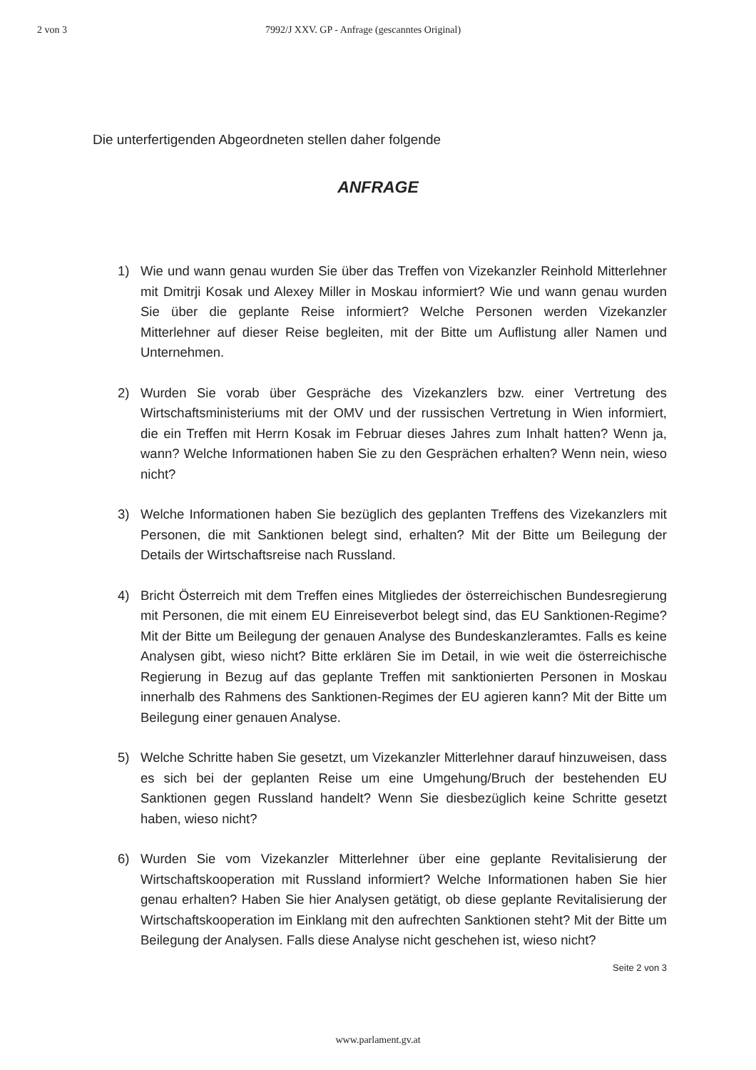2 von 3 7992/J XXV. GP - Anfrage (gescanntes Original)
Die unterfertigenden Abgeordneten stellen daher folgende
ANFRAGE
1) Wie und wann genau wurden Sie über das Treffen von Vizekanzler Reinhold Mitterlehner mit Dmitrji Kosak und Alexey Miller in Moskau informiert? Wie und wann genau wurden Sie über die geplante Reise informiert? Welche Personen werden Vizekanzler Mitterlehner auf dieser Reise begleiten, mit der Bitte um Auflistung aller Namen und Unternehmen.
2) Wurden Sie vorab über Gespräche des Vizekanzlers bzw. einer Vertretung des Wirtschaftsministeriums mit der OMV und der russischen Vertretung in Wien informiert, die ein Treffen mit Herrn Kosak im Februar dieses Jahres zum Inhalt hatten? Wenn ja, wann? Welche Informationen haben Sie zu den Gesprächen erhalten? Wenn nein, wieso nicht?
3) Welche Informationen haben Sie bezüglich des geplanten Treffens des Vizekanzlers mit Personen, die mit Sanktionen belegt sind, erhalten? Mit der Bitte um Beilegung der Details der Wirtschaftsreise nach Russland.
4) Bricht Österreich mit dem Treffen eines Mitgliedes der österreichischen Bundesregierung mit Personen, die mit einem EU Einreiseverbot belegt sind, das EU Sanktionen-Regime? Mit der Bitte um Beilegung der genauen Analyse des Bundeskanzleramtes. Falls es keine Analysen gibt, wieso nicht? Bitte erklären Sie im Detail, in wie weit die österreichische Regierung in Bezug auf das geplante Treffen mit sanktionierten Personen in Moskau innerhalb des Rahmens des Sanktionen-Regimes der EU agieren kann? Mit der Bitte um Beilegung einer genauen Analyse.
5) Welche Schritte haben Sie gesetzt, um Vizekanzler Mitterlehner darauf hinzuweisen, dass es sich bei der geplanten Reise um eine Umgehung/Bruch der bestehenden EU Sanktionen gegen Russland handelt? Wenn Sie diesbezüglich keine Schritte gesetzt haben, wieso nicht?
6) Wurden Sie vom Vizekanzler Mitterlehner über eine geplante Revitalisierung der Wirtschaftskooperation mit Russland informiert? Welche Informationen haben Sie hier genau erhalten? Haben Sie hier Analysen getätigt, ob diese geplante Revitalisierung der Wirtschaftskooperation im Einklang mit den aufrechten Sanktionen steht? Mit der Bitte um Beilegung der Analysen. Falls diese Analyse nicht geschehen ist, wieso nicht?
Seite 2 von 3
www.parlament.gv.at